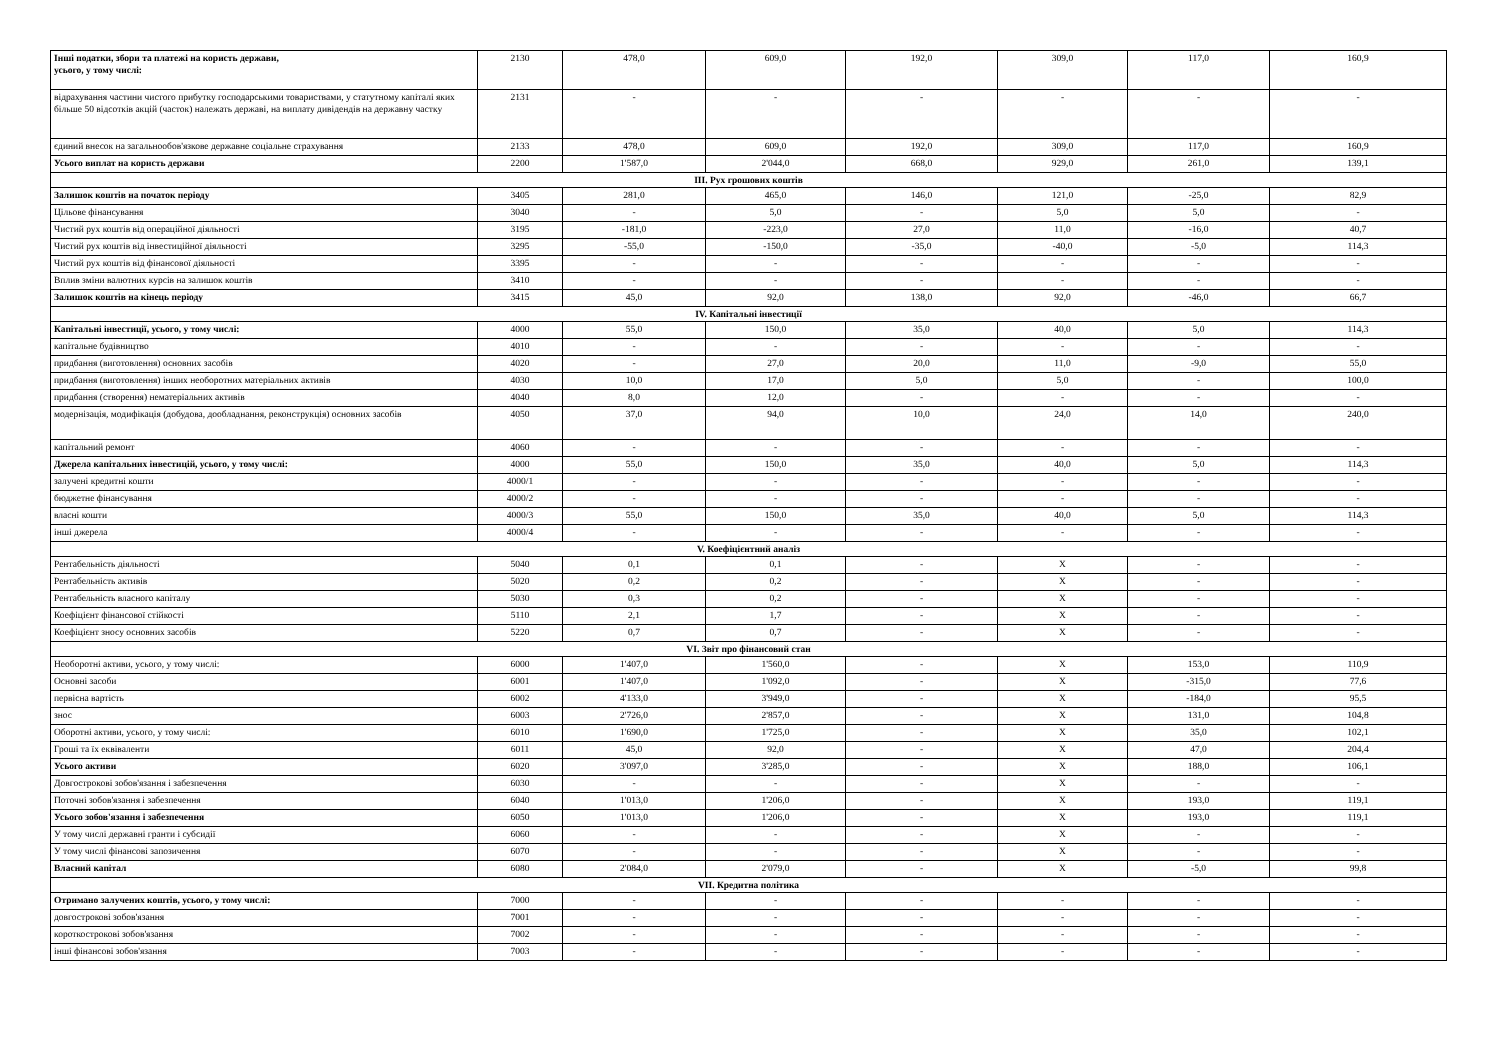| Інші податки, збори та платежі на користь держави, усього, у тому числі: | 2130 | 478,0 | 609,0 | 192,0 | 309,0 | 117,0 | 160,9 |
| відрахування частини чистого прибутку господарськими товариствами, у статутному капіталі яких більше 50 відсотків акцій (часток) належать державі, на виплату дивідендів на державну частку | 2131 | - | - | - | - | - | - |
| єдиний внесок на загальнообов'язкове державне соціальне страхування | 2133 | 478,0 | 609,0 | 192,0 | 309,0 | 117,0 | 160,9 |
| Усього виплат на користь держави | 2200 | 1'587,0 | 2'044,0 | 668,0 | 929,0 | 261,0 | 139,1 |
| III. Рух грошових коштів | | | | | | | |
| Залишок коштів на початок періоду | 3405 | 281,0 | 465,0 | 146,0 | 121,0 | -25,0 | 82,9 |
| Цільове фінансування | 3040 | - | 5,0 | - | 5,0 | 5,0 | - |
| Чистий рух коштів від операційної діяльності | 3195 | -181,0 | -223,0 | 27,0 | 11,0 | -16,0 | 40,7 |
| Чистий рух коштів від інвестиційної діяльності | 3295 | -55,0 | -150,0 | -35,0 | -40,0 | -5,0 | 114,3 |
| Чистий рух коштів від фінансової діяльності | 3395 | - | - | - | - | - | - |
| Вплив зміни валютних курсів на залишок коштів | 3410 | - | - | - | - | - | - |
| Залишок коштів на кінець періоду | 3415 | 45,0 | 92,0 | 138,0 | 92,0 | -46,0 | 66,7 |
| IV. Капітальні інвестиції | | | | | | | |
| Капітальні інвестиції, усього, у тому числі: | 4000 | 55,0 | 150,0 | 35,0 | 40,0 | 5,0 | 114,3 |
| капітальне будівництво | 4010 | - | - | - | - | - | - |
| придбання (виготовлення) основних засобів | 4020 | - | 27,0 | 20,0 | 11,0 | -9,0 | 55,0 |
| придбання (виготовлення) інших необоротних матеріальних активів | 4030 | 10,0 | 17,0 | 5,0 | 5,0 | - | 100,0 |
| придбання (створення) нематеріальних активів | 4040 | 8,0 | 12,0 | - | - | - | - |
| модернізація, модифікація (добудова, дообладнання, реконструкція) основних засобів | 4050 | 37,0 | 94,0 | 10,0 | 24,0 | 14,0 | 240,0 |
| капітальний ремонт | 4060 | - | - | - | - | - | - |
| Джерела капітальних інвестицій, усього, у тому числі: | 4000 | 55,0 | 150,0 | 35,0 | 40,0 | 5,0 | 114,3 |
| залучені кредитні кошти | 4000/1 | - | - | - | - | - | - |
| бюджетне фінансування | 4000/2 | - | - | - | - | - | - |
| власні кошти | 4000/3 | 55,0 | 150,0 | 35,0 | 40,0 | 5,0 | 114,3 |
| інші джерела | 4000/4 | - | - | - | - | - | - |
| V. Коефіцієнтний аналіз | | | | | | | |
| Рентабельність діяльності | 5040 | 0,1 | 0,1 | - | X | - | - |
| Рентабельність активів | 5020 | 0,2 | 0,2 | - | X | - | - |
| Рентабельність власного капіталу | 5030 | 0,3 | 0,2 | - | X | - | - |
| Коефіцієнт фінансової стійкості | 5110 | 2,1 | 1,7 | - | X | - | - |
| Коефіцієнт зносу основних засобів | 5220 | 0,7 | 0,7 | - | X | - | - |
| VI. Звіт про фінансовий стан | | | | | | | |
| Необоротні активи, усього, у тому числі: | 6000 | 1'407,0 | 1'560,0 | - | X | 153,0 | 110,9 |
| Основні засоби | 6001 | 1'407,0 | 1'092,0 | - | X | -315,0 | 77,6 |
| первісна вартість | 6002 | 4'133,0 | 3'949,0 | - | X | -184,0 | 95,5 |
| знос | 6003 | 2'726,0 | 2'857,0 | - | X | 131,0 | 104,8 |
| Оборотні активи, усього, у тому числі: | 6010 | 1'690,0 | 1'725,0 | - | X | 35,0 | 102,1 |
| Гроші та їх еквіваленти | 6011 | 45,0 | 92,0 | - | X | 47,0 | 204,4 |
| Усього активи | 6020 | 3'097,0 | 3'285,0 | - | X | 188,0 | 106,1 |
| Довгострокові зобов'язання і забезпечення | 6030 | - | - | - | X | - | - |
| Поточні зобов'язання і забезпечення | 6040 | 1'013,0 | 1'206,0 | - | X | 193,0 | 119,1 |
| Усього зобов'язання і забезпечення | 6050 | 1'013,0 | 1'206,0 | - | X | 193,0 | 119,1 |
| У тому числі державні гранти і субсидії | 6060 | - | - | - | X | - | - |
| У тому числі фінансові запозичення | 6070 | - | - | - | X | - | - |
| Власний капітал | 6080 | 2'084,0 | 2'079,0 | - | X | -5,0 | 99,8 |
| VII. Кредитна політика | | | | | | | |
| Отримано залучених коштів, усього, у тому числі: | 7000 | - | - | - | - | - | - |
| довгострокові зобов'язання | 7001 | - | - | - | - | - | - |
| короткострокові зобов'язання | 7002 | - | - | - | - | - | - |
| інші фінансові зобов'язання | 7003 | - | - | - | - | - | - |